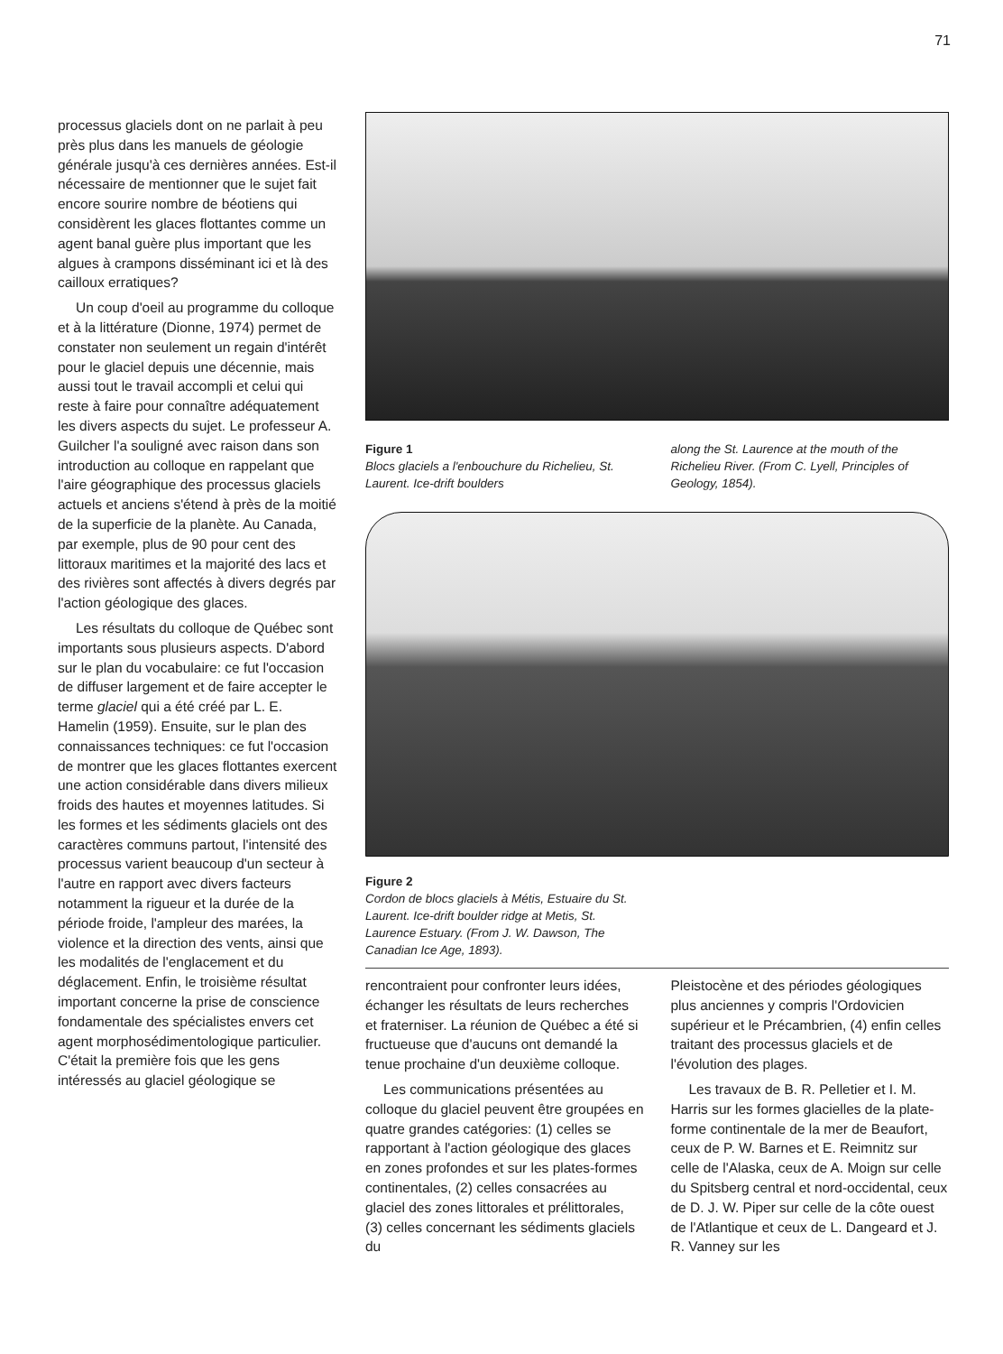71
processus glaciels dont on ne parlait à peu près plus dans les manuels de géologie générale jusqu'à ces dernières années. Est-il nécessaire de mentionner que le sujet fait encore sourire nombre de béotiens qui considèrent les glaces flottantes comme un agent banal guère plus important que les algues à crampons disséminant ici et là des cailloux erratiques?
Un coup d'oeil au programme du colloque et à la littérature (Dionne, 1974) permet de constater non seulement un regain d'intérêt pour le glaciel depuis une décennie, mais aussi tout le travail accompli et celui qui reste à faire pour connaître adéquatement les divers aspects du sujet. Le professeur A. Guilcher l'a souligné avec raison dans son introduction au colloque en rappelant que l'aire géographique des processus glaciels actuels et anciens s'étend à près de la moitié de la superficie de la planète. Au Canada, par exemple, plus de 90 pour cent des littoraux maritimes et la majorité des lacs et des rivières sont affectés à divers degrés par l'action géologique des glaces.
Les résultats du colloque de Québec sont importants sous plusieurs aspects. D'abord sur le plan du vocabulaire: ce fut l'occasion de diffuser largement et de faire accepter le terme glaciel qui a été créé par L. E. Hamelin (1959). Ensuite, sur le plan des connaissances techniques: ce fut l'occasion de montrer que les glaces flottantes exercent une action considérable dans divers milieux froids des hautes et moyennes latitudes. Si les formes et les sédiments glaciels ont des caractères communs partout, l'intensité des processus varient beaucoup d'un secteur à l'autre en rapport avec divers facteurs notamment la rigueur et la durée de la période froide, l'ampleur des marées, la violence et la direction des vents, ainsi que les modalités de l'englacement et du déglacement. Enfin, le troisième résultat important concerne la prise de conscience fondamentale des spécialistes envers cet agent morphosédimentologique particulier. C'était la première fois que les gens intéressés au glaciel géologique se
Figure 1
Blocs glaciels a l'enbouchure du Richelieu, St. Laurent. Ice-drift boulders
along the St. Laurence at the mouth of the Richelieu River. (From C. Lyell, Principles of Geology, 1854).
Figure 2
Cordon de blocs glaciels à Métis, Estuaire du St. Laurent. Ice-drift boulder ridge at Metis, St. Laurence Estuary. (From J. W. Dawson, The Canadian Ice Age, 1893).
rencontraient pour confronter leurs idées, échanger les résultats de leurs recherches et fraterniser. La réunion de Québec a été si fructueuse que d'aucuns ont demandé la tenue prochaine d'un deuxième colloque.
Les communications présentées au colloque du glaciel peuvent être groupées en quatre grandes catégories: (1) celles se rapportant à l'action géologique des glaces en zones profondes et sur les plates-formes continentales, (2) celles consacrées au glaciel des zones littorales et prélittorales, (3) celles concernant les sédiments glaciels du
Pleistocène et des périodes géologiques plus anciennes y compris l'Ordovicien supérieur et le Précambrien, (4) enfin celles traitant des processus glaciels et de l'évolution des plages.
Les travaux de B. R. Pelletier et I. M. Harris sur les formes glacielles de la plate-forme continentale de la mer de Beaufort, ceux de P. W. Barnes et E. Reimnitz sur celle de l'Alaska, ceux de A. Moign sur celle du Spitsberg central et nord-occidental, ceux de D. J. W. Piper sur celle de la côte ouest de l'Atlantique et ceux de L. Dangeard et J. R. Vanney sur les